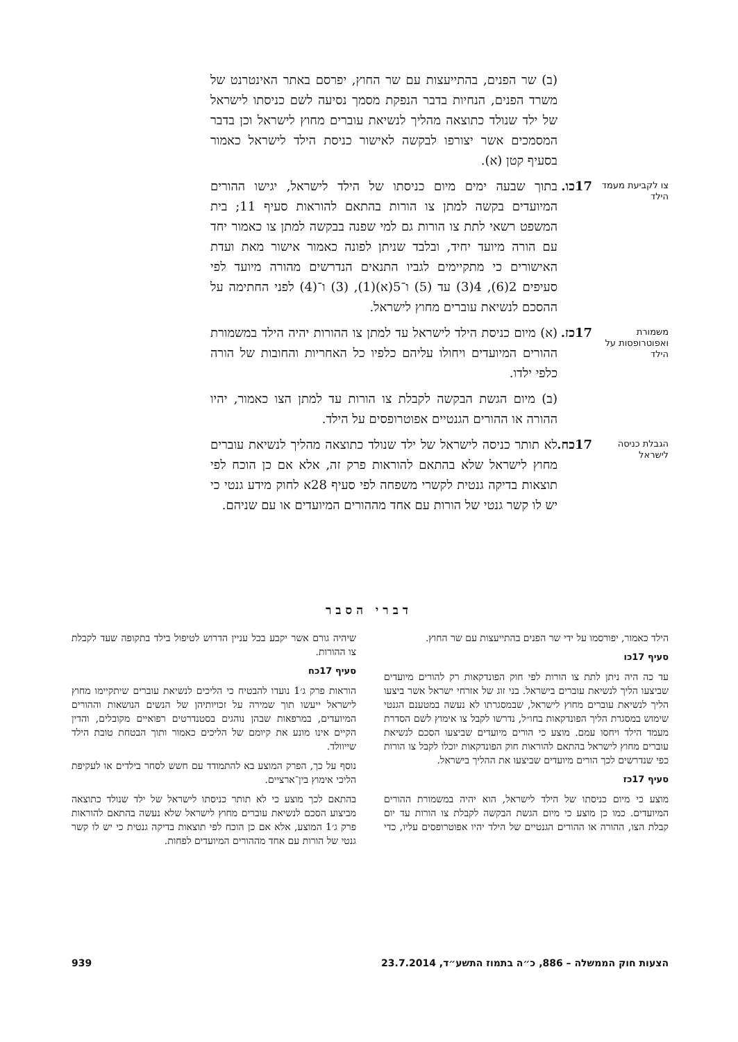(ב) שר הפנים, בהתייעצות עם שר החוץ, יפרסם באתר האינטרנט של משרד הפנים, הנחיות בדבר הנפקת מסמך נסיעה לשם כניסתו לישראל של ילד שנולד כתוצאה מהליך לנשיאת עוברים מחוץ לישראל וכן בדבר המסמכים אשר יצורפו לבקשה לאישור כניסת הילד לישראל כאמור בסעיף קטן (א).
צו לקביעת מעמד הילד
17כו.
בתוך שבעה ימים מיום כניסתו של הילד לישראל, יגישו ההורים המיועדים בקשה למתן צו הורות בהתאם להוראות סעיף 11; בית המשפט רשאי לתת צו הורות גם למי שפנה בבקשה למתן צו כאמור יחד עם הורה מיועד יחיד, ובלבד שניתן לפונה כאמור אישור מאת ועדת האישורים כי מתקיימים לגביו התנאים הנדרשים מהורה מיועד לפי סעיפים 2(6), 4(3) עד (5) ו־5(א)(1), (3) ו־(4) לפני החתימה על ההסכם לנשיאת עוברים מחוץ לישראל.
משמורת ואפוטרופסות על הילד
17כז.
(א) מיום כניסת הילד לישראל עד למתן צו ההורות יהיה הילד במשמורת ההורים המיועדים ויחולו עליהם כלפיו כל האחריות והחובות של הורה כלפי ילדו.
(ב) מיום הגשת הבקשה לקבלת צו הורות עד למתן הצו כאמור, יהיו ההורה או ההורים הגנטיים אפוטרופסים על הילד.
הגבלת כניסה לישראל
17כח.
לא תותר כניסה לישראל של ילד שנולד כתוצאה מהליך לנשיאת עוברים מחוץ לישראל שלא בהתאם להוראות פרק זה, אלא אם כן הוכח לפי תוצאות בדיקה גנטית לקשרי משפחה לפי סעיף 28א לחוק מידע גנטי כי יש לו קשר גנטי של הורות עם אחד מההורים המיועדים או עם שניהם.
דברי הסבר
הילד כאמור, יפורסמו על ידי שר הפנים בהתייעצות עם שר החוץ.
סעיף 17כו
עד כה היה ניתן לתת צו הורות לפי חוק הפונדקאות רק להורים מיועדים שביצעו הליך לנשיאת עוברים בישראל. בני זוג של אזרחי ישראל אשר ביצעו הליך לנשיאת עוברים מחוץ לישראל, שבמסגרתו לא נעשה במטענם הגנטי שימוש במסגרת הליך הפונדקאות בחו״ל, נדרשו לקבל צו אימוץ לשם הסדרת מעמד הילד ויחסו עמם. מוצע כי הורים מיועדים שביצעו הסכם לנשיאת עוברים מחוץ לישראל בהתאם להוראות חוק הפונדקאות יוכלו לקבל צו הורות כפי שנדרשים לכך הורים מיועדים שביצעו את ההליך בישראל.
סעיף 17כז
מוצע כי מיום כניסתו של הילד לישראל, הוא יהיה במשמורת ההורים המיועדים. כמו כן מוצע כי מיום הגשת הבקשה לקבלת צו הורות עד יום קבלת הצו, ההורה או ההורים הגנטיים של הילד יהיו אפוטרופסים עליו, כדי שיהיה גורם אשר יקבע בכל עניין הדרוש לטיפול בילד בתקופה שעד לקבלת צו ההורות.
סעיף 17כח
הוראות פרק ג׳1 נועדו להבטיח כי הליכים לנשיאת עוברים שיתקיימו מחוץ לישראל ייעשו תוך שמירה על זכויותיהן של הנשים הנושאות וההורים המיועדים, במרפאות שבהן נוהגים בסטנדרטים רפואיים מקובלים, והדין הקיים אינו מונע את קיומם של הליכים כאמור ותוך הבטחת טובת הילד שייוולד.
נוסף על כך, הפרק המוצע בא להתמודד עם חשש לסחר בילדים או לעקיפת הליכי אימוץ בין־ארציים.
בהתאם לכך מוצע כי לא תותר כניסתו לישראל של ילד שנולד כתוצאה מביצוע הסכם לנשיאת עוברים מחוץ לישראל שלא נעשה בהתאם להוראות פרק ג׳1 המוצע, אלא אם כן הוכח לפי תוצאות בדיקה גנטית כי יש לו קשר גנטי של הורות עם אחד מההורים המיועדים לפחות.
הצעות חוק הממשלה – 886, כ״ה בתמוז התשע״ד, 23.7.2014 939